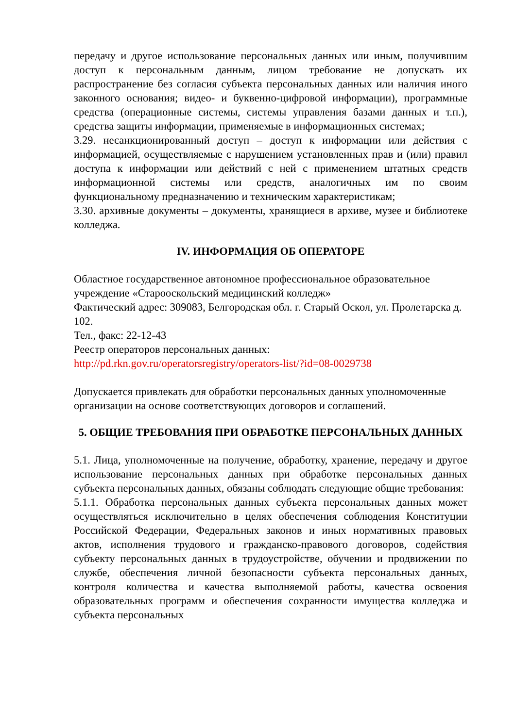передачу и другое использование персональных данных или иным, получившим доступ к персональным данным, лицом требование не допускать их распространение без согласия субъекта персональных данных или наличия иного законного основания; видео- и буквенно-цифровой информации), программные средства (операционные системы, системы управления базами данных и т.п.), средства защиты информации, применяемые в информационных системах;
3.29. несанкционированный доступ – доступ к информации или действия с информацией, осуществляемые с нарушением установленных прав и (или) правил доступа к информации или действий с ней с применением штатных средств информационной системы или средств, аналогичных им по своим функциональному предназначению и техническим характеристикам;
3.30. архивные документы – документы, хранящиеся в архиве, музее и библиотеке колледжа.
IV. ИНФОРМАЦИЯ ОБ ОПЕРАТОРЕ
Областное государственное автономное профессиональное образовательное учреждение «Старооскольский медицинский колледж»
Фактический адрес: 309083, Белгородская обл. г. Старый Оскол, ул. Пролетарска д. 102.
Тел., факс: 22-12-43
Реестр операторов персональных данных:
http://pd.rkn.gov.ru/operatorsregistry/operators-list/?id=08-0029738
Допускается привлекать для обработки персональных данных уполномоченные организации на основе соответствующих договоров и соглашений.
5. ОБЩИЕ ТРЕБОВАНИЯ ПРИ ОБРАБОТКЕ ПЕРСОНАЛЬНЫХ ДАННЫХ
5.1. Лица, уполномоченные на получение, обработку, хранение, передачу и другое использование персональных данных при обработке персональных данных субъекта персональных данных, обязаны соблюдать следующие общие требования:
5.1.1. Обработка персональных данных субъекта персональных данных может осуществляться исключительно в целях обеспечения соблюдения Конституции Российской Федерации, Федеральных законов и иных нормативных правовых актов, исполнения трудового и гражданско-правового договоров, содействия субъекту персональных данных в трудоустройстве, обучении и продвижении по службе, обеспечения личной безопасности субъекта персональных данных, контроля количества и качества выполняемой работы, качества освоения образовательных программ и обеспечения сохранности имущества колледжа и субъекта персональных